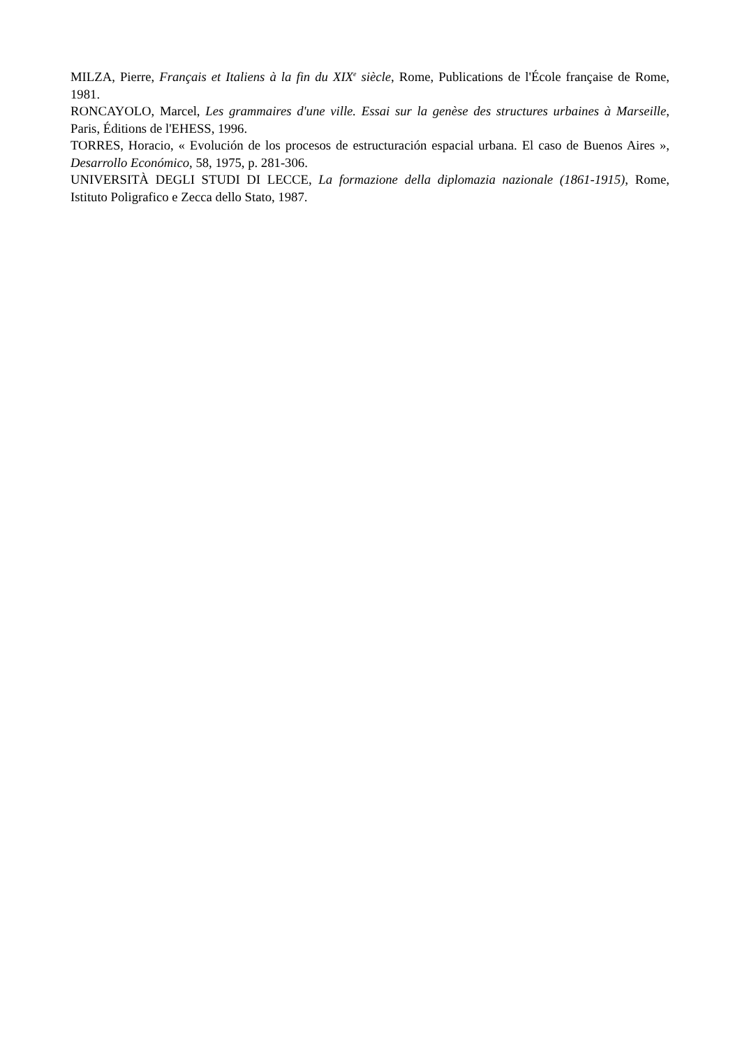MILZA, Pierre, Français et Italiens à la fin du XIX<sup>e</sup> siècle, Rome, Publications de l'École française de Rome, 1981.
RONCAYOLO, Marcel, Les grammaires d'une ville. Essai sur la genèse des structures urbaines à Marseille, Paris, Éditions de l'EHESS, 1996.
TORRES, Horacio, « Evolución de los procesos de estructuración espacial urbana. El caso de Buenos Aires », Desarrollo Económico, 58, 1975, p. 281-306.
UNIVERSITÀ DEGLI STUDI DI LECCE, La formazione della diplomazia nazionale (1861-1915), Rome, Istituto Poligrafico e Zecca dello Stato, 1987.